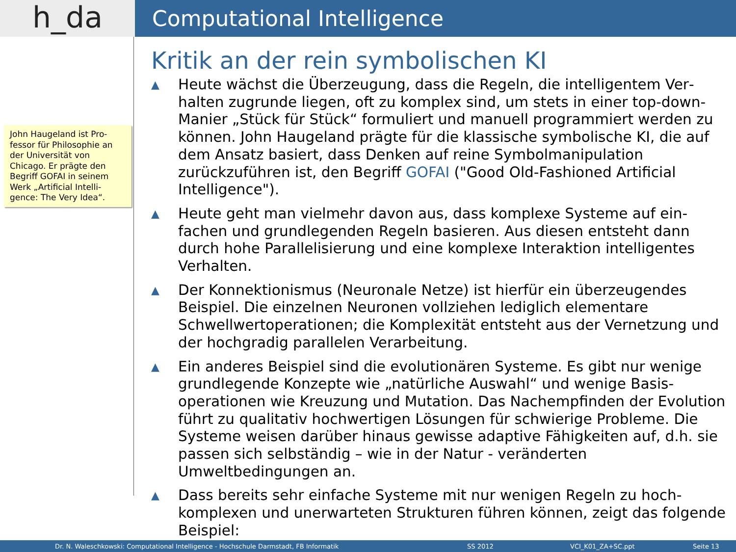h_da
Computational Intelligence
John Haugeland ist Pro­fessor für Philosophie an der Universität von Chicago. Er prägte den Begriff GOFAI in seinem Werk „Artificial Intelli­gence: The Very Idea“.
Kritik an der rein symbolischen KI
▲
Heute wächst die Überzeugung, dass die Regeln, die intelligentem Ver­halten zugrunde liegen, oft zu komplex sind, um stets in einer top-down-Manier „Stück für Stück“ formuliert und manuell programmiert werden zu können. John Haugeland prägte für die klassische symbo­lische KI, die auf dem Ansatz basiert, dass Denken auf reine Symbol­manipulation zurückzuführen ist, den Begriff GOFAI ("Good Old-Fashioned Artificial Intelligence").
▲
Heute geht man vielmehr davon aus, dass komplexe Systeme auf ein­fachen und grundlegenden Regeln basieren. Aus diesen entsteht dann durch hohe Parallelisierung und eine komplexe Interaktion intelligentes Verhalten.
▲
Der Konnektionismus (Neuronale Netze) ist hierfür ein überzeugendes Beispiel. Die einzelnen Neuronen vollziehen lediglich elementare Schwellwertoperationen; die Komplexität entsteht aus der Vernetzung und der hochgradig parallelen Verarbeitung.
▲
Ein anderes Beispiel sind die evolutionären Systeme. Es gibt nur weni­ge grundlegende Konzepte wie „natürliche Auswahl“ und wenige Basis­operationen wie Kreuzung und Mutation. Das Nachempfinden der Evo­lution führt zu qualitativ hochwertigen Lösungen für schwierige Proble­me. Die Systeme weisen darüber hinaus gewisse adaptive Fähigkeiten auf, d.h. sie passen sich selbständig – wie in der Natur - veränderten Umweltbedingungen an.
▲
Dass bereits sehr einfache Systeme mit nur wenigen Regeln zu hoch­komplexen und unerwarteten Strukturen führen können, zeigt das folgende Beispiel:
Dr. N. Waleschkowski: Computational Intelligence - Hochschule Darmstadt, FB Informatik SS 2012 VCI_K01_ZA+SC.ppt Seite 13